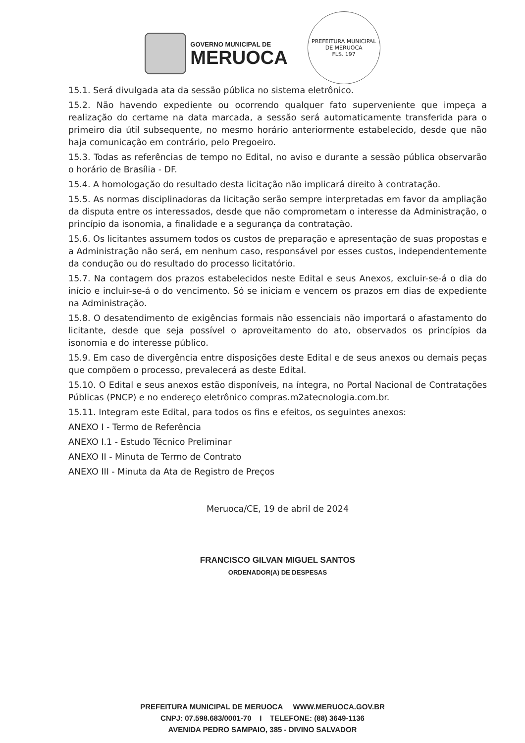GOVERNO MUNICIPAL DE
MERUOCA
PREFEITURA MUNICIPAL DE MERUOCA
FLS. 197
15.1. Será divulgada ata da sessão pública no sistema eletrônico.
15.2. Não havendo expediente ou ocorrendo qualquer fato superveniente que impeça a realização do certame na data marcada, a sessão será automaticamente transferida para o primeiro dia útil subsequente, no mesmo horário anteriormente estabelecido, desde que não haja comunicação em contrário, pelo Pregoeiro.
15.3. Todas as referências de tempo no Edital, no aviso e durante a sessão pública observarão o horário de Brasília - DF.
15.4. A homologação do resultado desta licitação não implicará direito à contratação.
15.5. As normas disciplinadoras da licitação serão sempre interpretadas em favor da ampliação da disputa entre os interessados, desde que não comprometam o interesse da Administração, o princípio da isonomia, a finalidade e a segurança da contratação.
15.6. Os licitantes assumem todos os custos de preparação e apresentação de suas propostas e a Administração não será, em nenhum caso, responsável por esses custos, independentemente da condução ou do resultado do processo licitatório.
15.7. Na contagem dos prazos estabelecidos neste Edital e seus Anexos, excluir-se-á o dia do início e incluir-se-á o do vencimento. Só se iniciam e vencem os prazos em dias de expediente na Administração.
15.8. O desatendimento de exigências formais não essenciais não importará o afastamento do licitante, desde que seja possível o aproveitamento do ato, observados os princípios da isonomia e do interesse público.
15.9. Em caso de divergência entre disposições deste Edital e de seus anexos ou demais peças que compõem o processo, prevalecerá as deste Edital.
15.10. O Edital e seus anexos estão disponíveis, na íntegra, no Portal Nacional de Contratações Públicas (PNCP) e no endereço eletrônico compras.m2atecnologia.com.br.
15.11. Integram este Edital, para todos os fins e efeitos, os seguintes anexos:
ANEXO I - Termo de Referência
ANEXO I.1 - Estudo Técnico Preliminar
ANEXO II - Minuta de Termo de Contrato
ANEXO III - Minuta da Ata de Registro de Preços
Meruoca/CE, 19 de abril de 2024
FRANCISCO GILVAN MIGUEL SANTOS
ORDENADOR(A) DE DESPESAS
PREFEITURA MUNICIPAL DE MERUOCA WWW.MERUOCA.GOV.BR
CNPJ: 07.598.683/0001-70 I TELEFONE: (88) 3649-1136
AVENIDA PEDRO SAMPAIO, 385 - DIVINO SALVADOR